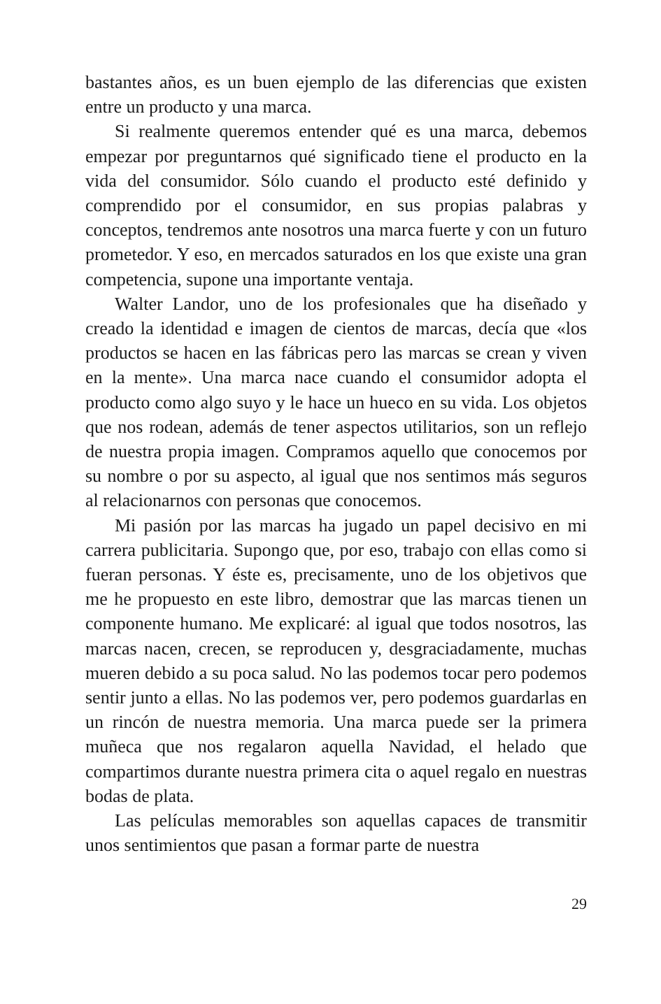bastantes años, es un buen ejemplo de las diferencias que existen entre un producto y una marca.
Si realmente queremos entender qué es una marca, debemos empezar por preguntarnos qué significado tiene el producto en la vida del consumidor. Sólo cuando el producto esté definido y comprendido por el consumidor, en sus propias palabras y conceptos, tendremos ante nosotros una marca fuerte y con un futuro prometedor. Y eso, en mercados saturados en los que existe una gran competencia, supone una importante ventaja.
Walter Landor, uno de los profesionales que ha diseñado y creado la identidad e imagen de cientos de marcas, decía que «los productos se hacen en las fábricas pero las marcas se crean y viven en la mente». Una marca nace cuando el consumidor adopta el producto como algo suyo y le hace un hueco en su vida. Los objetos que nos rodean, además de tener aspectos utilitarios, son un reflejo de nuestra propia imagen. Compramos aquello que conocemos por su nombre o por su aspecto, al igual que nos sentimos más seguros al relacionarnos con personas que conocemos.
Mi pasión por las marcas ha jugado un papel decisivo en mi carrera publicitaria. Supongo que, por eso, trabajo con ellas como si fueran personas. Y éste es, precisamente, uno de los objetivos que me he propuesto en este libro, demostrar que las marcas tienen un componente humano. Me explicaré: al igual que todos nosotros, las marcas nacen, crecen, se reproducen y, desgraciadamente, muchas mueren debido a su poca salud. No las podemos tocar pero podemos sentir junto a ellas. No las podemos ver, pero podemos guardarlas en un rincón de nuestra memoria. Una marca puede ser la primera muñeca que nos regalaron aquella Navidad, el helado que compartimos durante nuestra primera cita o aquel regalo en nuestras bodas de plata.
Las películas memorables son aquellas capaces de transmitir unos sentimientos que pasan a formar parte de nuestra
29